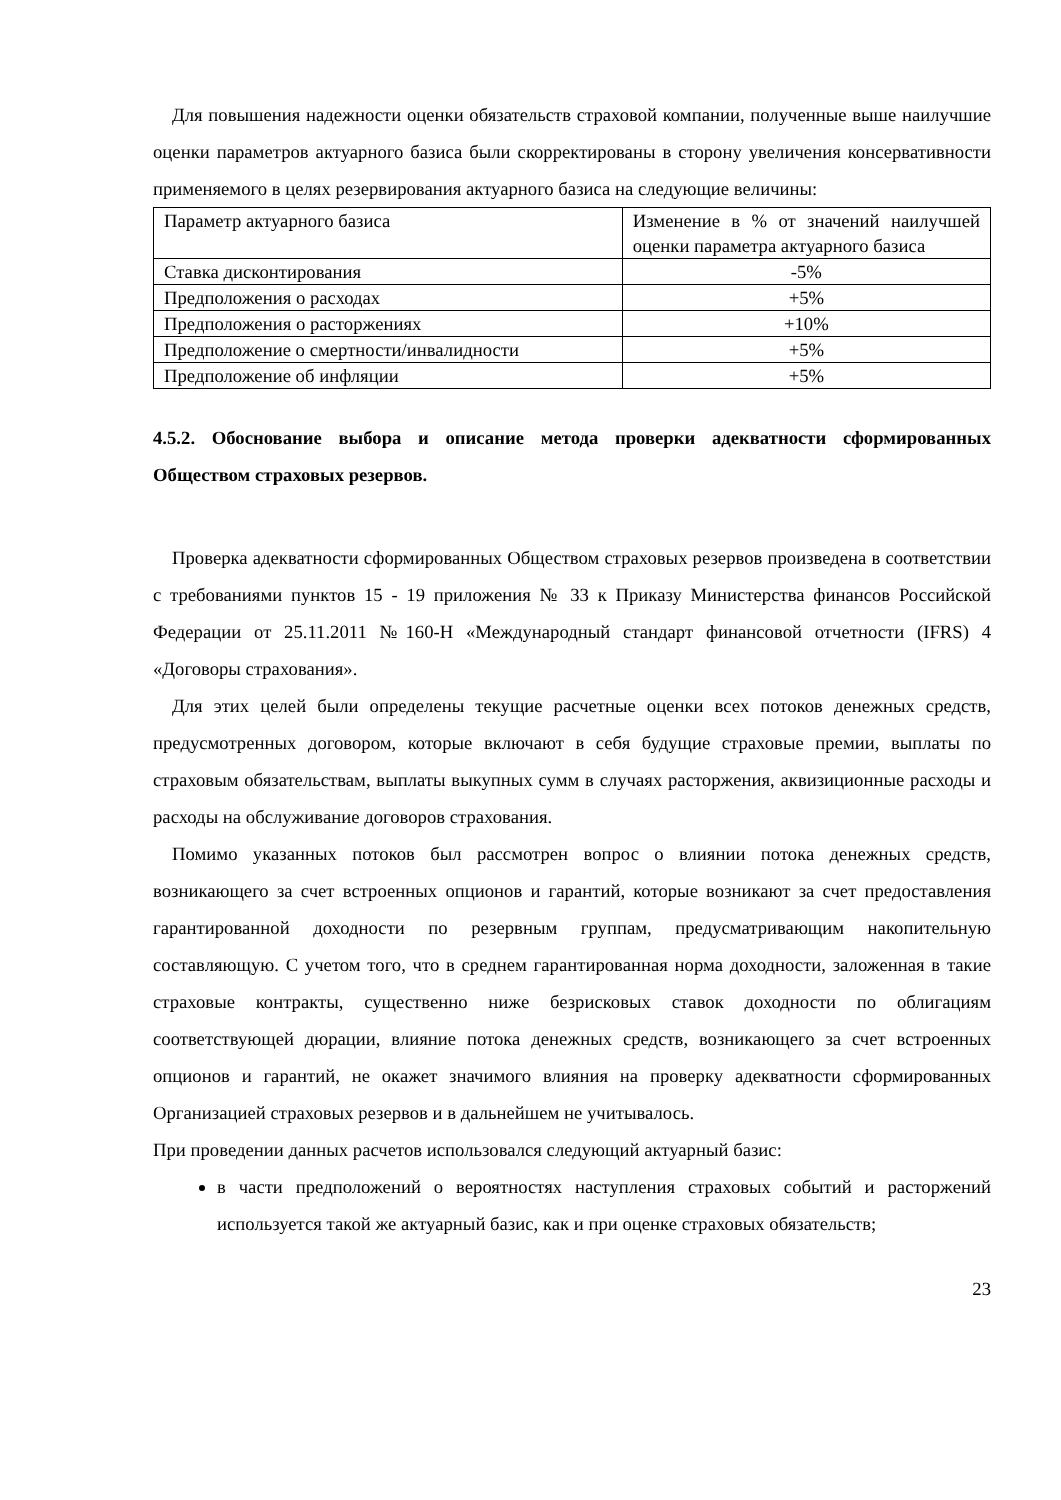Для повышения надежности оценки обязательств страховой компании, полученные выше наилучшие оценки параметров актуарного базиса были скорректированы в сторону увеличения консервативности применяемого в целях резервирования актуарного базиса на следующие величины:
| Параметр актуарного базиса | Изменение в % от значений наилучшей оценки параметра актуарного базиса |
| Ставка дисконтирования | -5% |
| Предположения о расходах | +5% |
| Предположения о расторжениях | +10% |
| Предположение о смертности/инвалидности | +5% |
| Предположение об инфляции | +5% |
4.5.2. Обоснование выбора и описание метода проверки адекватности сформированных Обществом страховых резервов.
Проверка адекватности сформированных Обществом страховых резервов произведена в соответствии с требованиями пунктов 15 - 19 приложения № 33 к Приказу Министерства финансов Российской Федерации от 25.11.2011 №160-Н «Международный стандарт финансовой отчетности (IFRS) 4 «Договоры страхования».
Для этих целей были определены текущие расчетные оценки всех потоков денежных средств, предусмотренных договором, которые включают в себя будущие страховые премии, выплаты по страховым обязательствам, выплаты выкупных сумм в случаях расторжения, аквизиционные расходы и расходы на обслуживание договоров страхования.
Помимо указанных потоков был рассмотрен вопрос о влиянии потока денежных средств, возникающего за счет встроенных опционов и гарантий, которые возникают за счет предоставления гарантированной доходности по резервным группам, предусматривающим накопительную составляющую. С учетом того, что в среднем гарантированная норма доходности, заложенная в такие страховые контракты, существенно ниже безрисковых ставок доходности по облигациям соответствующей дюрации, влияние потока денежных средств, возникающего за счет встроенных опционов и гарантий, не окажет значимого влияния на проверку адекватности сформированных Организацией страховых резервов и в дальнейшем не учитывалось.
При проведении данных расчетов использовался следующий актуарный базис:
в части предположений о вероятностях наступления страховых событий и расторжений используется такой же актуарный базис, как и при оценке страховых обязательств;
23